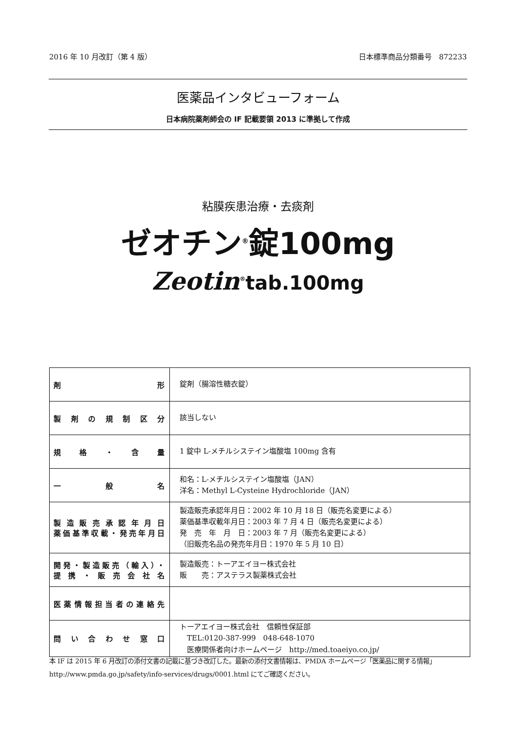2016 年 10 月改訂（第 4 版） 日本標準商品分類番号　872233
医薬品インタビューフォーム
日本病院薬剤師会の IF 記載要領 2013 に準拠して作成
粘膜疾患治療・去痰剤
ゼオチン<sup>®</sup>錠100mg
Zeotin<sup>®</sup>tab.100mg
| 剤 形 | 錠剤（腸溶性糖衣錠） |
| 製剤の規制区分 | 該当しない |
| 規格・含量 | 1 錠中 L-メチルシステイン塩酸塩 100mg 含有 |
| 一 般 名 | 和名：L-メチルシステイン塩酸塩（JAN） 洋名：Methyl L-Cysteine Hydrochloride（JAN） |
| 製造販売承認年月日 薬価基準収載・発売年月日 | 製造販売承認年月日：2002 年 10 月 18 日（販売名変更による） 薬価基準収載年月日：2003 年 7 月 4 日（販売名変更による） 発 売 年 月 日：2003 年 7 月（販売名変更による） （旧販売名品の発売年月日：1970 年 5 月 10 日） |
| 開発・製造販売（輸入）・ 提携・販売会社名 | 製造販売：トーアエイヨー株式会社 販 売：アステラス製薬株式会社 |
| 医薬情報担当者の連絡先 | |
| 問い合わせ窓口 | トーアエイヨー株式会社 信頼性保証部 TEL:0120-387-999 048-648-1070 医療関係者向けホームページ http://med.toaeiyo.co.jp/ |
本 IF は 2015 年 6 月改訂の添付文書の記載に基づき改訂した。最新の添付文書情報は、PMDA ホームページ「医薬品に関する情報」http://www.pmda.go.jp/safety/info-services/drugs/0001.html にてご確認ください。